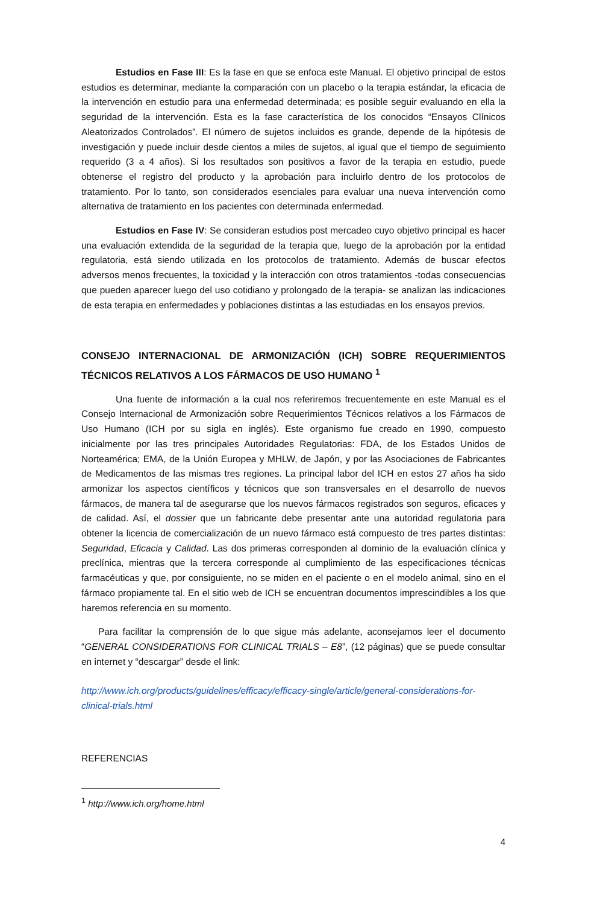Estudios en Fase III: Es la fase en que se enfoca este Manual. El objetivo principal de estos estudios es determinar, mediante la comparación con un placebo o la terapia estándar, la eficacia de la intervención en estudio para una enfermedad determinada; es posible seguir evaluando en ella la seguridad de la intervención. Esta es la fase característica de los conocidos “Ensayos Clínicos Aleatorizados Controlados”. El número de sujetos incluidos es grande, depende de la hipótesis de investigación y puede incluir desde cientos a miles de sujetos, al igual que el tiempo de seguimiento requerido (3 a 4 años). Si los resultados son positivos a favor de la terapia en estudio, puede obtenerse el registro del producto y la aprobación para incluirlo dentro de los protocolos de tratamiento. Por lo tanto, son considerados esenciales para evaluar una nueva intervención como alternativa de tratamiento en los pacientes con determinada enfermedad.
Estudios en Fase IV: Se consideran estudios post mercadeo cuyo objetivo principal es hacer una evaluación extendida de la seguridad de la terapia que, luego de la aprobación por la entidad regulatoria, está siendo utilizada en los protocolos de tratamiento. Además de buscar efectos adversos menos frecuentes, la toxicidad y la interacción con otros tratamientos -todas consecuencias que pueden aparecer luego del uso cotidiano y prolongado de la terapia- se analizan las indicaciones de esta terapia en enfermedades y poblaciones distintas a las estudiadas en los ensayos previos.
CONSEJO INTERNACIONAL DE ARMONIZACIÓN (ICH) SOBRE REQUERIMIENTOS TÉCNICOS RELATIVOS A LOS FÁRMACOS DE USO HUMANO <sup>1</sup>
Una fuente de información a la cual nos referiremos frecuentemente en este Manual es el Consejo Internacional de Armonización sobre Requerimientos Técnicos relativos a los Fármacos de Uso Humano (ICH por su sigla en inglés). Este organismo fue creado en 1990, compuesto inicialmente por las tres principales Autoridades Regulatorias: FDA, de los Estados Unidos de Norteamérica; EMA, de la Unión Europea y MHLW, de Japón, y por las Asociaciones de Fabricantes de Medicamentos de las mismas tres regiones. La principal labor del ICH en estos 27 años ha sido armonizar los aspectos científicos y técnicos que son transversales en el desarrollo de nuevos fármacos, de manera tal de asegurarse que los nuevos fármacos registrados son seguros, eficaces y de calidad. Así, el dossier que un fabricante debe presentar ante una autoridad regulatoria para obtener la licencia de comercialización de un nuevo fármaco está compuesto de tres partes distintas: Seguridad, Eficacia y Calidad. Las dos primeras corresponden al dominio de la evaluación clínica y preclínica, mientras que la tercera corresponde al cumplimiento de las especificaciones técnicas farmacéuticas y que, por consiguiente, no se miden en el paciente o en el modelo animal, sino en el fármaco propiamente tal. En el sitio web de ICH se encuentran documentos imprescindibles a los que haremos referencia en su momento.
Para facilitar la comprensión de lo que sigue más adelante, aconsejamos leer el documento “GENERAL CONSIDERATIONS FOR CLINICAL TRIALS – E8”, (12 páginas) que se puede consultar en internet y “descargar” desde el link:
http://www.ich.org/products/guidelines/efficacy/efficacy-single/article/general-considerations-for-clinical-trials.html
REFERENCIAS
<sup>1</sup> http://www.ich.org/home.html
4